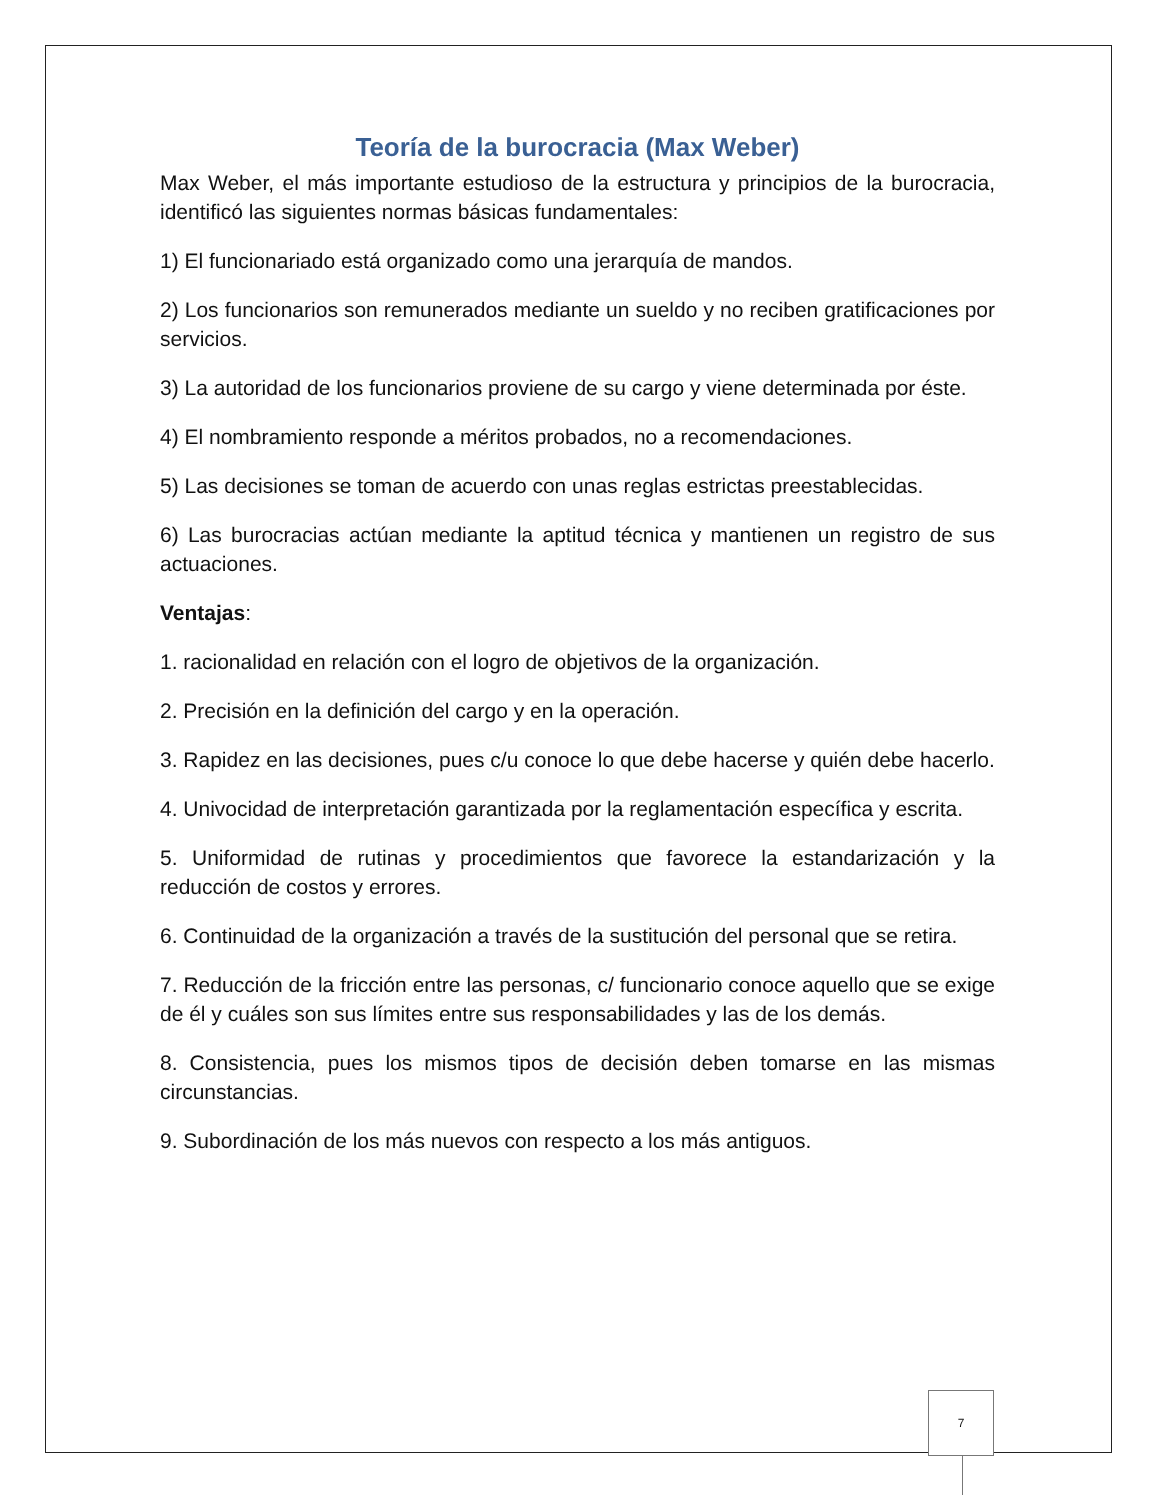Teoría de la burocracia (Max Weber)
Max Weber, el más importante estudioso de la estructura y principios de la burocracia, identificó las siguientes normas básicas fundamentales:
1) El funcionariado está organizado como una jerarquía de mandos.
2) Los funcionarios son remunerados mediante un sueldo y no reciben gratificaciones por servicios.
3) La autoridad de los funcionarios proviene de su cargo y viene determinada por éste.
4) El nombramiento responde a méritos probados, no a recomendaciones.
5) Las decisiones se toman de acuerdo con unas reglas estrictas preestablecidas.
6) Las burocracias actúan mediante la aptitud técnica y mantienen un registro de sus actuaciones.
Ventajas:
1. racionalidad en relación con el logro de objetivos de la organización.
2. Precisión en la definición del cargo y en la operación.
3. Rapidez en las decisiones, pues c/u conoce lo que debe hacerse y quién debe hacerlo.
4. Univocidad de interpretación garantizada por la reglamentación específica y escrita.
5. Uniformidad de rutinas y procedimientos que favorece la estandarización y la reducción de costos y errores.
6. Continuidad de la organización a través de la sustitución del personal que se retira.
7. Reducción de la fricción entre las personas, c/ funcionario conoce aquello que se exige de él y cuáles son sus límites entre sus responsabilidades y las de los demás.
8. Consistencia, pues los mismos tipos de decisión deben tomarse en las mismas circunstancias.
9. Subordinación de los más nuevos con respecto a los más antiguos.
7